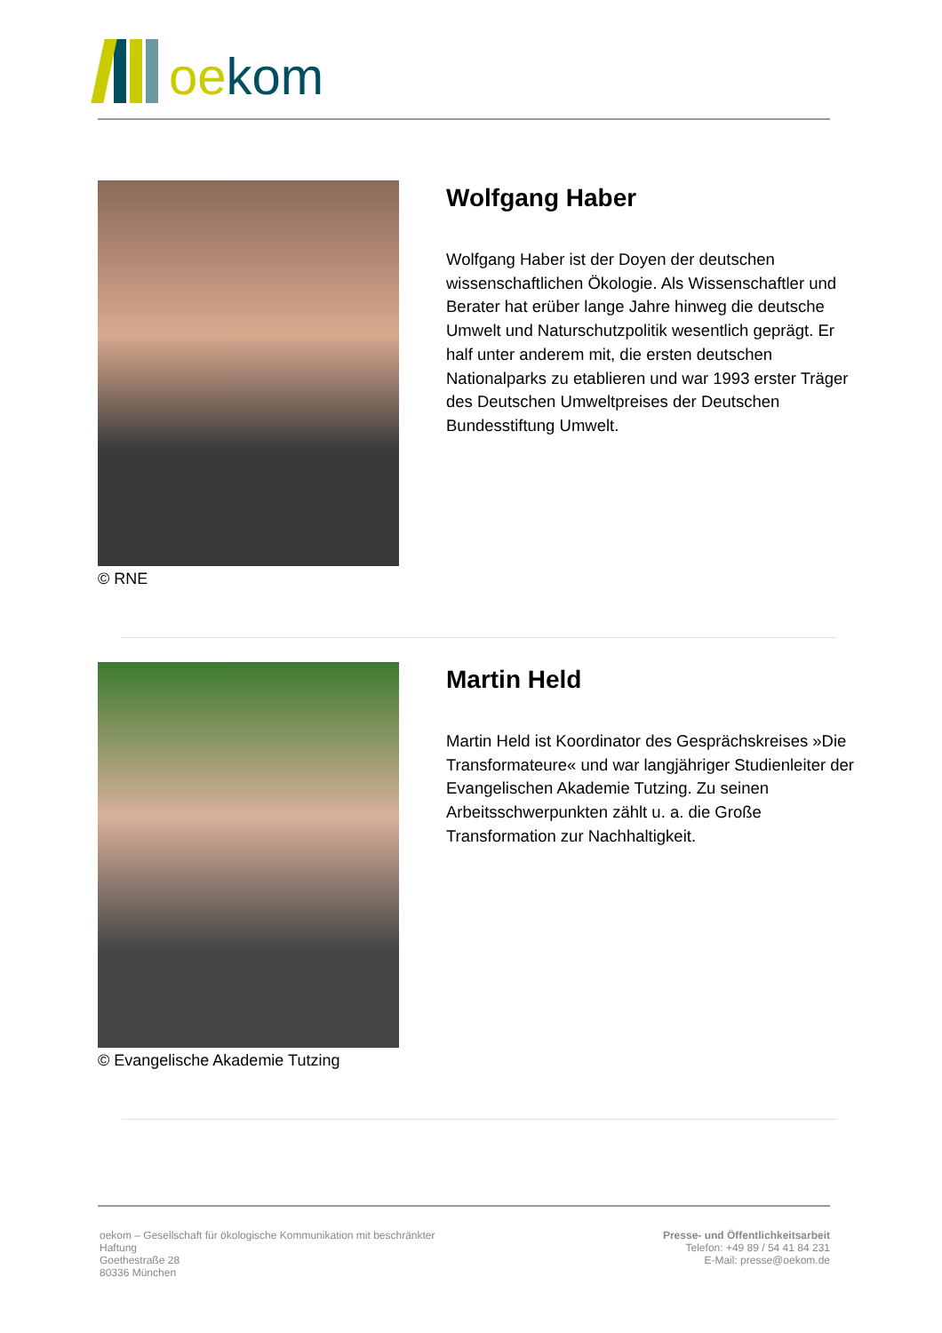oekom
© RNE
Wolfgang Haber
Wolfgang Haber ist der Doyen der deutschen wissenschaftlichen Ökologie. Als Wissenschaftler und Berater hat erüber lange Jahre hinweg die deutsche Umwelt und Naturschutzpolitik wesentlich geprägt. Er half unter anderem mit, die ersten deutschen Nationalparks zu etablieren und war 1993 erster Träger des Deutschen Umweltpreises der Deutschen Bundesstiftung Umwelt.
© Evangelische Akademie Tutzing
Martin Held
Martin Held ist Koordinator des Gesprächskreises »Die Transformateure« und war langjähriger Studienleiter der Evangelischen Akademie Tutzing. Zu seinen Arbeitsschwerpunkten zählt u. a. die Große Transformation zur Nachhaltigkeit.
oekom – Gesellschaft für ökologische Kommunikation mit beschränkter Haftung
Goethestraße 28
80336 München
Presse- und Öffentlichkeitsarbeit
Telefon: +49 89 / 54 41 84 231
E-Mail: presse@oekom.de